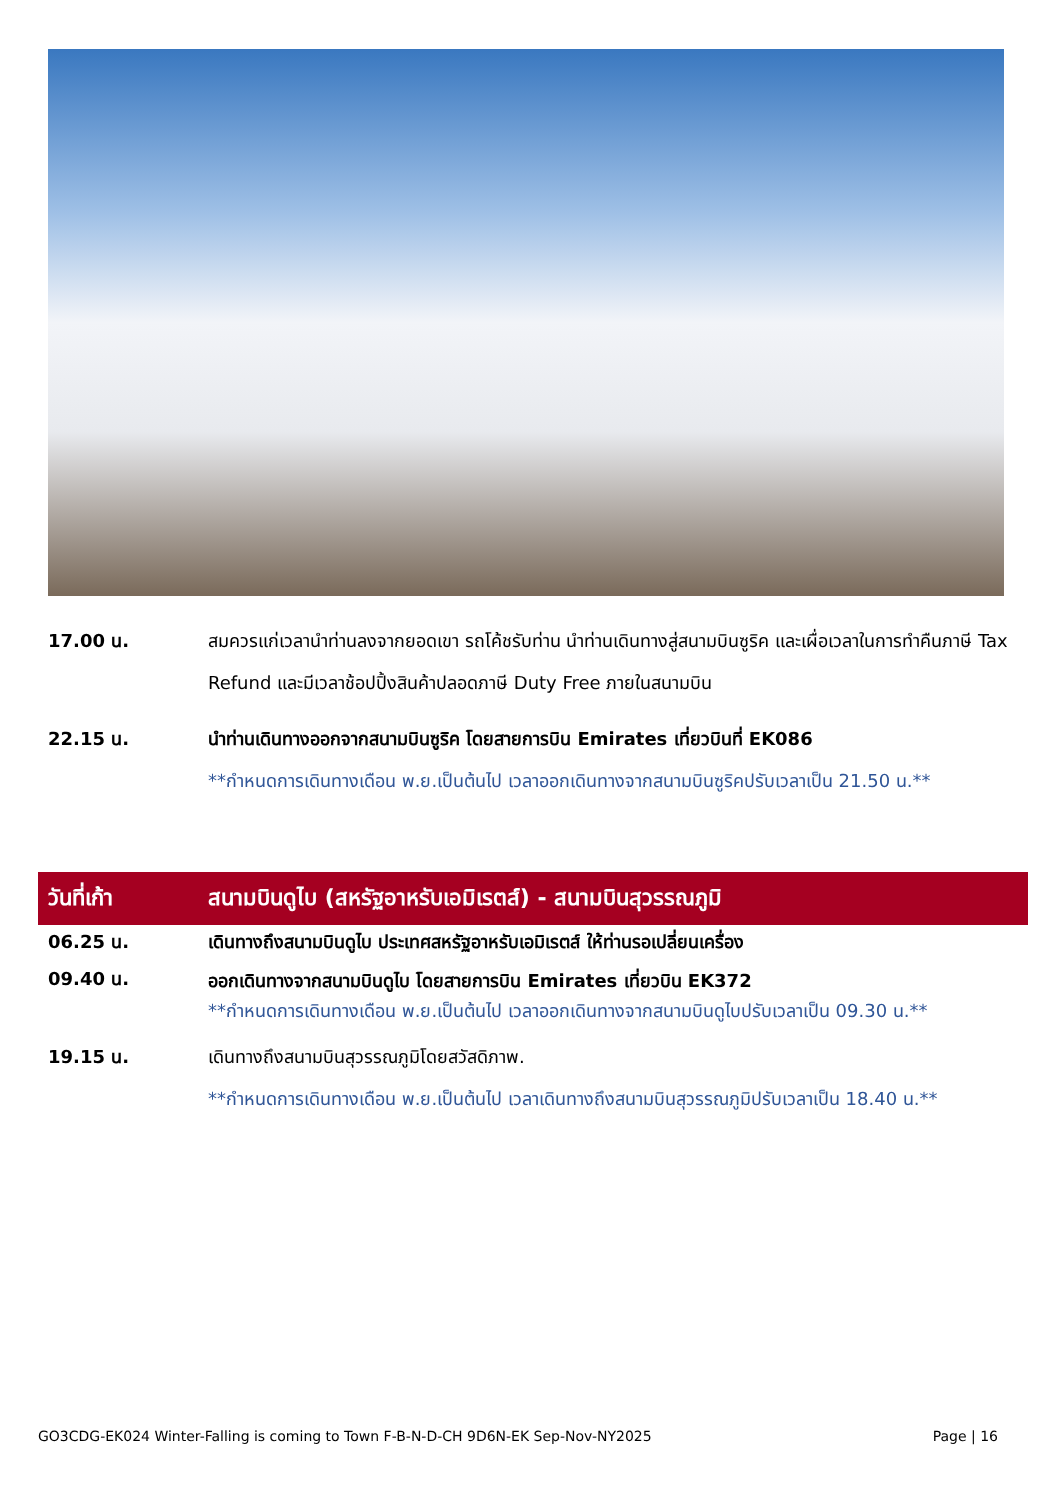17.00 น. สมควรแก่เวลานำท่านลงจากยอดเขา รถโค้ชรับท่าน นำท่านเดินทางสู่สนามบินซูริค และเผื่อเวลาในการทำคืนภาษี Tax Refund และมีเวลาช้อปปิ้งสินค้าปลอดภาษี Duty Free ภายในสนามบิน
22.15 น. นำท่านเดินทางออกจากสนามบินซูริค โดยสายการบิน Emirates เที่ยวบินที่ EK086
**กำหนดการเดินทางเดือน พ.ย.เป็นต้นไป เวลาออกเดินทางจากสนามบินซูริคปรับเวลาเป็น 21.50 น.**
วันที่เก้า สนามบินดูไบ (สหรัฐอาหรับเอมิเรตส์) - สนามบินสุวรรณภูมิ
06.25 น. เดินทางถึงสนามบินดูไบ ประเทศสหรัฐอาหรับเอมิเรตส์ ให้ท่านรอเปลี่ยนเครื่อง
09.40 น.
ออกเดินทางจากสนามบินดูไบ โดยสายการบิน Emirates เที่ยวบิน EK372
**กำหนดการเดินทางเดือน พ.ย.เป็นต้นไป เวลาออกเดินทางจากสนามบินดูไบปรับเวลาเป็น 09.30 น.**
19.15 น. เดินทางถึงสนามบินสุวรรณภูมิโดยสวัสดิภาพ.
**กำหนดการเดินทางเดือน พ.ย.เป็นต้นไป เวลาเดินทางถึงสนามบินสุวรรณภูมิปรับเวลาเป็น 18.40 น.**
GO3CDG-EK024 Winter-Falling is coming to Town F-B-N-D-CH 9D6N-EK Sep-Nov-NY2025 Page | 16